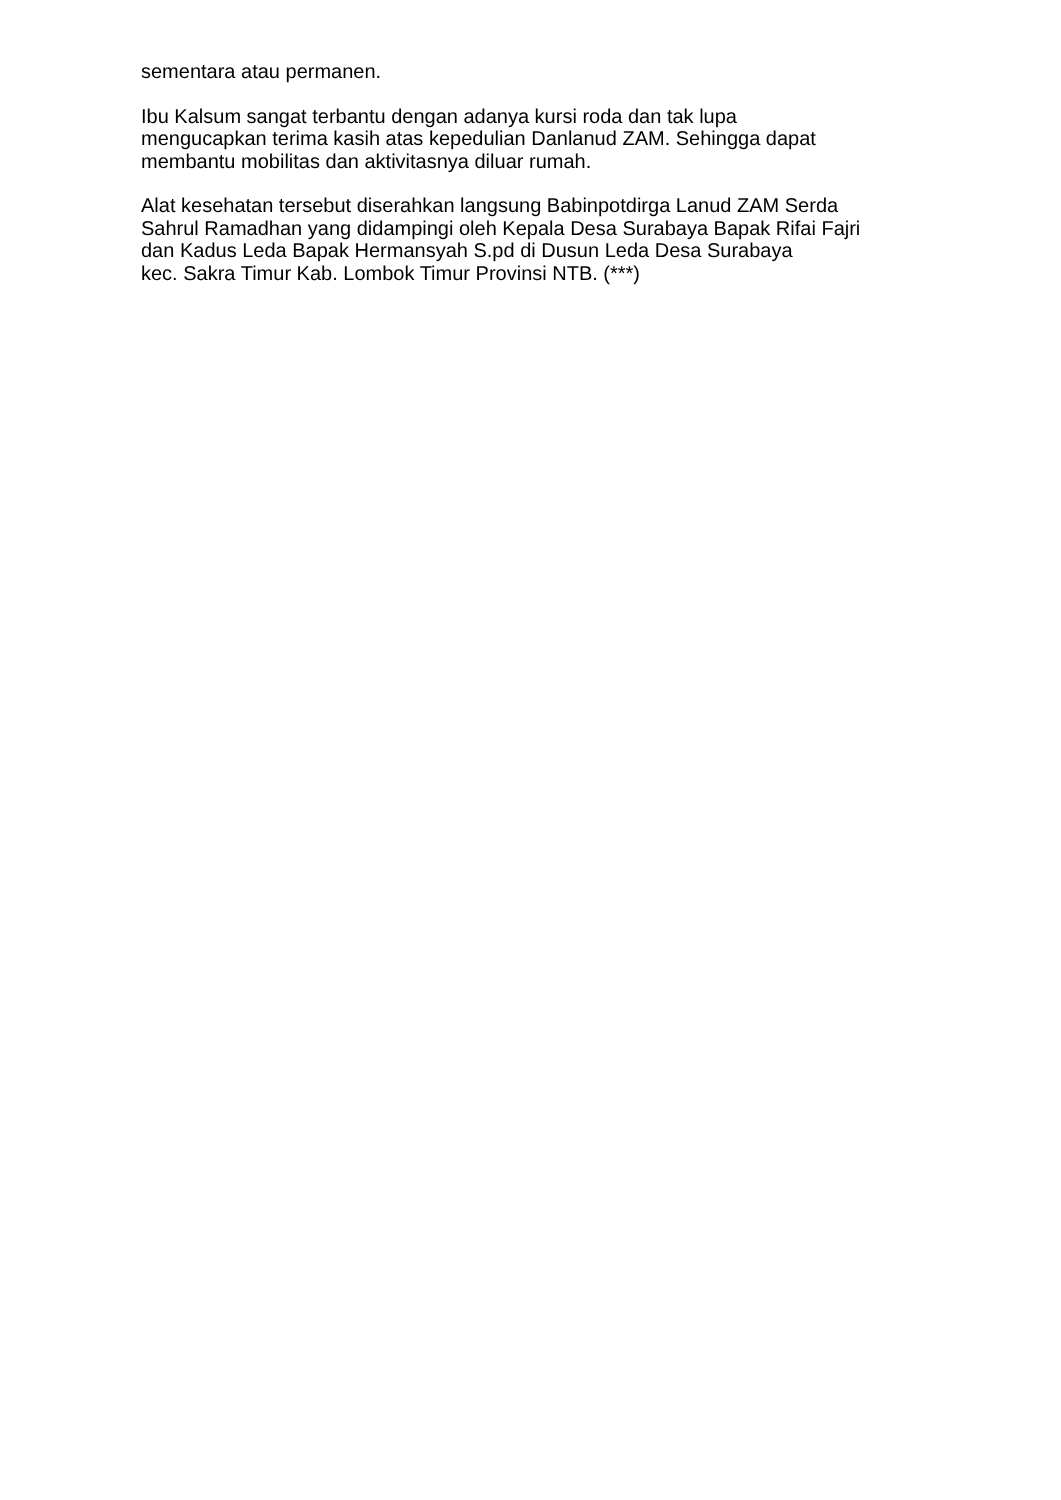sementara atau permanen.
Ibu Kalsum sangat terbantu dengan adanya kursi roda dan tak lupa
mengucapkan terima kasih atas kepedulian Danlanud ZAM. Sehingga dapat
membantu mobilitas dan aktivitasnya diluar rumah.
Alat kesehatan tersebut diserahkan langsung Babinpotdirga Lanud ZAM Serda
Sahrul Ramadhan yang didampingi oleh Kepala Desa Surabaya Bapak Rifai Fajri
dan Kadus Leda Bapak Hermansyah S.pd di Dusun Leda Desa Surabaya
kec. Sakra Timur Kab. Lombok Timur Provinsi NTB. (***)